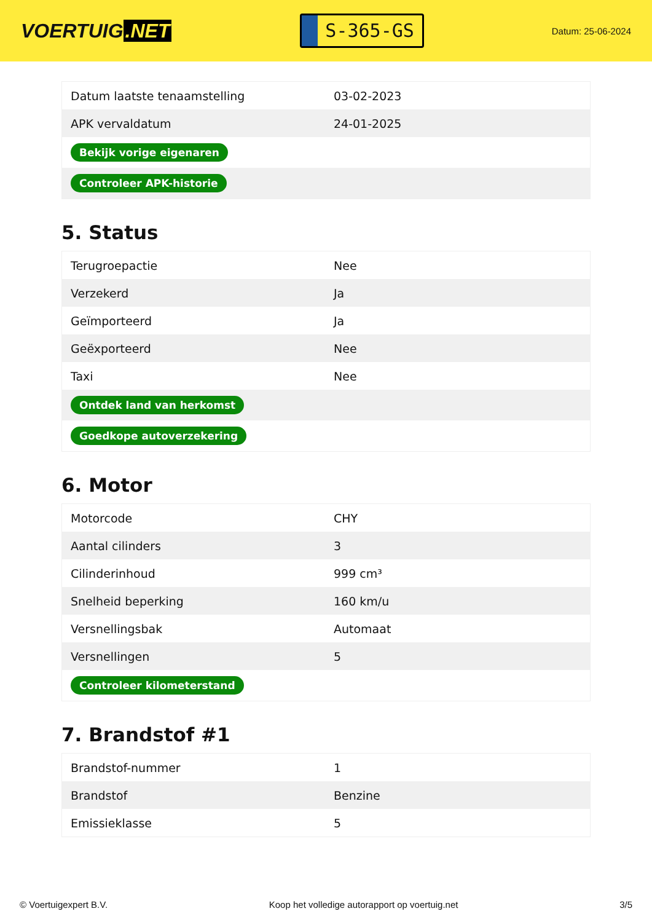VOERTUIG.NET
S-365-GS
Datum: 25-06-2024
| Datum laatste tenaamstelling | 03-02-2023 |
| APK vervaldatum | 24-01-2025 |
| Bekijk vorige eigenaren | |
| Controleer APK-historie | |
5. Status
| Terugroepactie | Nee |
| Verzekerd | Ja |
| Geïmporteerd | Ja |
| Geëxporteerd | Nee |
| Taxi | Nee |
| Ontdek land van herkomst | |
| Goedkope autoverzekering | |
6. Motor
| Motorcode | CHY |
| Aantal cilinders | 3 |
| Cilinderinhoud | 999 cm³ |
| Snelheid beperking | 160 km/u |
| Versnellingsbak | Automaat |
| Versnellingen | 5 |
| Controleer kilometerstand | |
7. Brandstof #1
| Brandstof-nummer | 1 |
| Brandstof | Benzine |
| Emissieklasse | 5 |
© Voertuigexpert B.V. Koop het volledige autorapport op voertuig.net 3/5